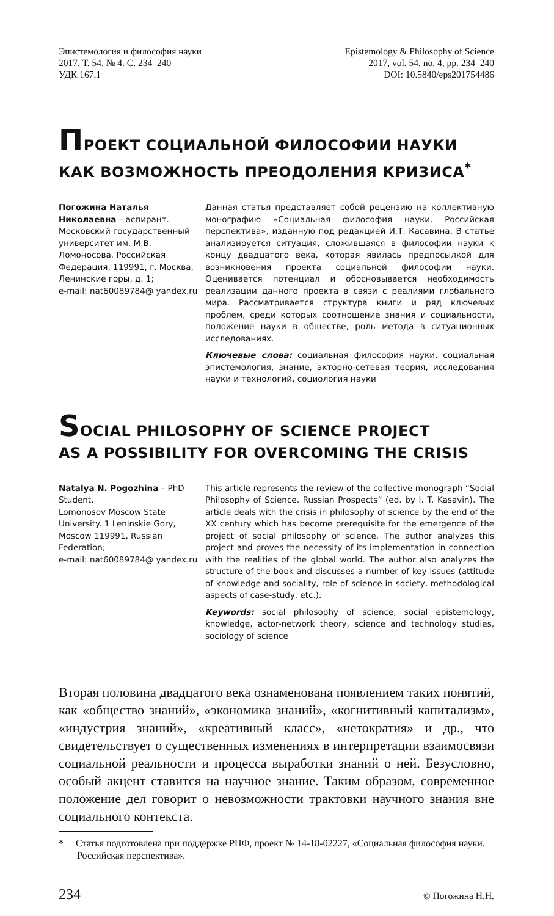Эпистемология и философия науки
2017. Т. 54. № 4. С. 234–240
УДК 167.1
Epistemology & Philosophy of Science
2017, vol. 54, no. 4, pp. 234–240
DOI: 10.5840/eps201754486
ПРОЕКТ СОЦИАЛЬНОЙ ФИЛОСОФИИ НАУКИ
КАК ВОЗМОЖНОСТЬ ПРЕОДОЛЕНИЯ КРИЗИСА<sup>*</sup>
Погожина Наталья Николаевна – аспирант. Московский государственный университет им. М.В. Ломоносова. Российская Федерация, 119991, г. Москва, Ленинские горы, д. 1;
e-mail: nat60089784@ yandex.ru
Данная статья представляет собой рецензию на коллективную монографию «Социальная философия науки. Российская перспектива», изданную под редакцией И.Т. Касавина. В статье анализируется ситуация, сложившаяся в философии науки к концу двадцатого века, которая явилась предпосылкой для возникновения проекта социальной философии науки. Оценивается потенциал и обосновывается необходимость реализации данного проекта в связи с реалиями глобального мира. Рассматривается структура книги и ряд ключевых проблем, среди которых соотношение знания и социальности, положение науки в обществе, роль метода в ситуационных исследованиях.
Ключевые слова: социальная философия науки, социальная эпистемология, знание, акторно-сетевая теория, исследования науки и технологий, социология науки
SOCIAL PHILOSOPHY OF SCIENCE PROJECT
AS A POSSIBILITY FOR OVERCOMING THE CRISIS
Natalya N. Pogozhina – PhD Student.
Lomonosov Moscow State University. 1 Leninskie Gory, Moscow 119991, Russian Federation;
e-mail: nat60089784@ yandex.ru
This article represents the review of the collective monograph “Social Philosophy of Science. Russian Prospects” (ed. by I. T. Kasavin). The article deals with the crisis in philosophy of science by the end of the XX century which has become prerequisite for the emergence of the project of social philosophy of science. The author analyzes this project and proves the necessity of its implementation in connection with the realities of the global world. The author also analyzes the structure of the book and discusses a number of key issues (attitude of knowledge and sociality, role of science in society, methodological aspects of case-study, etc.).
Keywords: social philosophy of science, social epistemology, knowledge, actor-network theory, science and technology studies, sociology of science
Вторая половина двадцатого века ознаменована появлением таких понятий, как «общество знаний», «экономика знаний», «когнитивный капитализм», «индустрия знаний», «креативный класс», «нетократия» и др., что свидетельствует о существенных изменениях в интерпретации взаимосвязи социальной реальности и процесса выработки знаний о ней. Безусловно, особый акцент ставится на научное знание. Таким образом, современное положение дел говорит о невозможности трактовки научного знания вне социального контекста.
* Статья подготовлена при поддержке РНФ, проект № 14-18-02227, «Социальная философия науки. Российская перспектива».
234 © Погожина Н.Н.